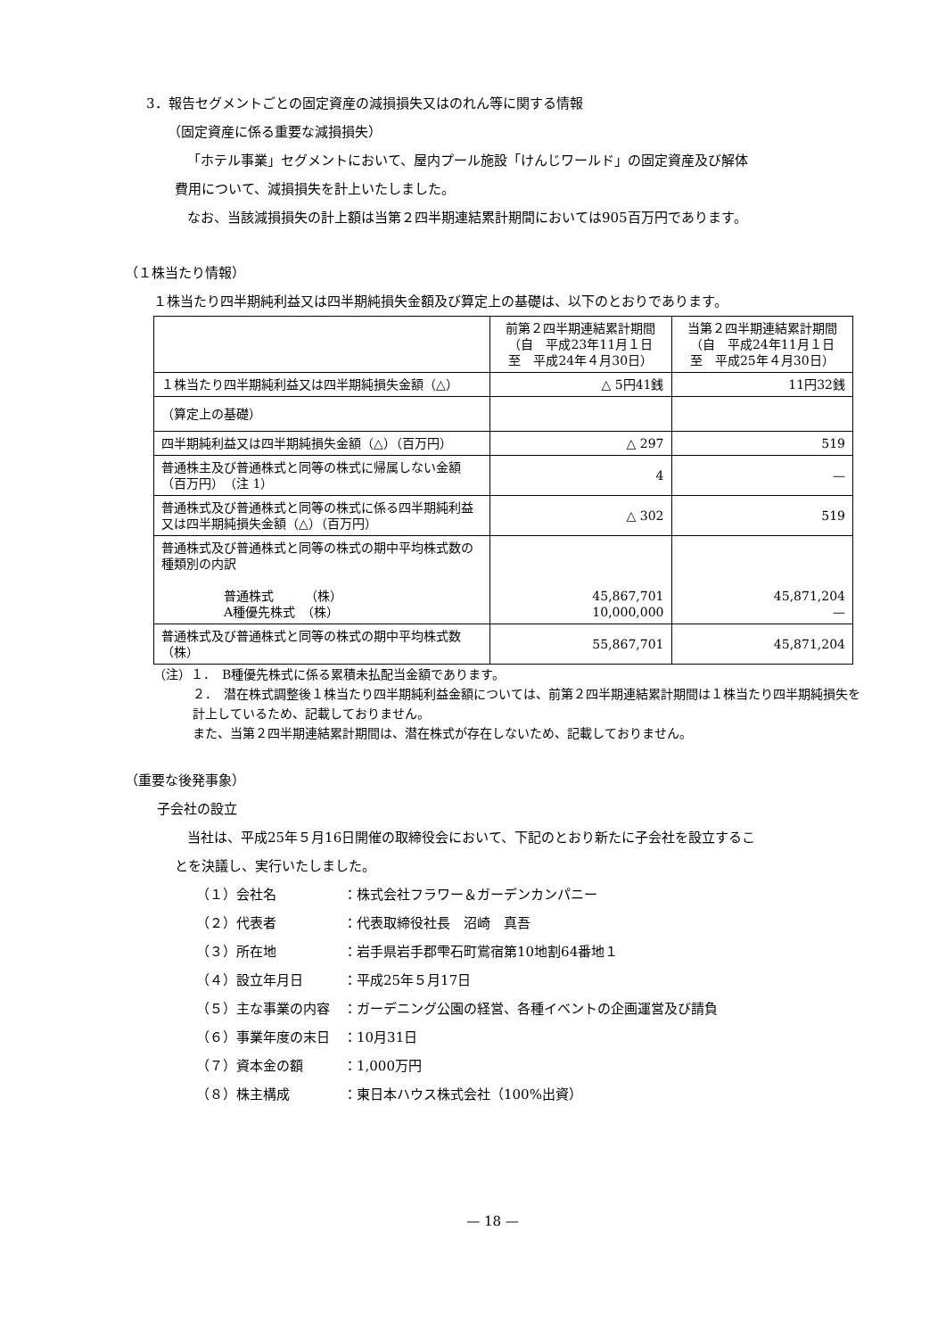3．報告セグメントごとの固定資産の減損損失又はのれん等に関する情報
（固定資産に係る重要な減損損失）
「ホテル事業」セグメントにおいて、屋内プール施設「けんじワールド」の固定資産及び解体
費用について、減損損失を計上いたしました。
なお、当該減損損失の計上額は当第２四半期連結累計期間においては905百万円であります。
（１株当たり情報）
１株当たり四半期純利益又は四半期純損失金額及び算定上の基礎は、以下のとおりであります。
| | 前第２四半期連結累計期間 （自 平成23年11月１日 至 平成24年４月30日） | 当第２四半期連結累計期間 （自 平成24年11月１日 至 平成25年４月30日） |
| --- | --- | --- |
| １株当たり四半期純利益又は四半期純損失金額（△） | △ 5円41銭 | 11円32銭 |
| （算定上の基礎） | | |
| 四半期純利益又は四半期純損失金額（△）（百万円） | △ 297 | 519 |
| 普通株主及び普通株式と同等の株式に帰属しない金額 （百万円） （注 1） | 4 | — |
| 普通株式及び普通株式と同等の株式に係る四半期純利益又は四半期純損失金額（△）（百万円） | △ 302 | 519 |
| 普通株式及び普通株式と同等の株式の期中平均株式数の種類別の内訳 普通株式 （株） A種優先株式 （株） | 45,867,701 10,000,000 | 45,871,204 — |
| 普通株式及び普通株式と同等の株式の期中平均株式数 （株） | 55,867,701 | 45,871,204 |
（注）１．　B種優先株式に係る累積未払配当金額であります。
２．　潜在株式調整後１株当たり四半期純利益金額については、前第２四半期連結累計期間は１株当たり四半期純損失を計上しているため、記載しておりません。
また、当第２四半期連結累計期間は、潜在株式が存在しないため、記載しておりません。
（重要な後発事象）
子会社の設立
当社は、平成25年５月16日開催の取締役会において、下記のとおり新たに子会社を設立するこ
とを決議し、実行いたしました。
（１）会社名　　　　　：株式会社フラワー＆ガーデンカンパニー
（２）代表者　　　　　：代表取締役社長　沼崎　真吾
（３）所在地　　　　　：岩手県岩手郡雫石町鴬宿第10地割64番地１
（４）設立年月日　　　：平成25年５月17日
（５）主な事業の内容　：ガーデニング公園の経営、各種イベントの企画運営及び請負
（６）事業年度の末日　：10月31日
（７）資本金の額　　　：1,000万円
（８）株主構成　　　　：東日本ハウス株式会社（100%出資）
— 18 —